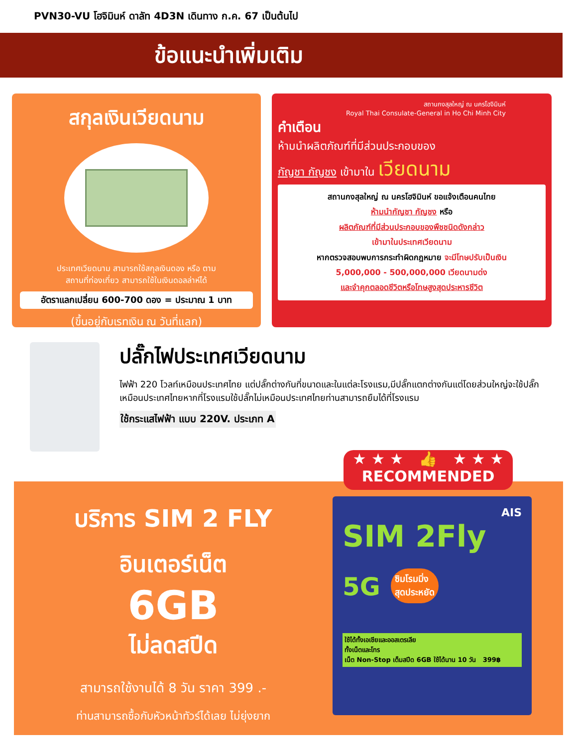PVN30-VU โฮจิมินห์ ดาลัท 4D3N เดินทาง ก.ค. 67 เป็นต้นไป
ข้อแนะนำเพิ่มเติม
สกุลเงินเวียดนาม
ประเทศเวียดนาม สามารถใช้สกุลเงินดอง หรือ ตาม
สถานที่ท่องเที่ยว สามารถใช้ในเงินดอลล่าห์ได้
อัตราแลกเปลี่ยน 600-700 ดอง = ประมาณ 1 บาท
(ขึ้นอยู่กับเรทเงิน ณ วันที่แลก)
สถานกงสุลใหญ่ ณ นครโฮจิมินห์
Royal Thai Consulate-General in Ho Chi Minh City
คำเตือน
ห้ามนำผลิตภัณฑ์ที่มีส่วนประกอบของ
กัญชา กัญชง เข้ามาใน เวียดนาม
สถานกงสุลใหญ่ ณ นครโฮจิมินห์ ขอแจ้งเตือนคนไทย
ห้ามนำกัญชา กัญชง หรือ
ผลิตภัณฑ์ที่มีส่วนประกอบของพืชชนิดดังกล่าว
เข้ามาในประเทศเวียดนาม
หากตรวจสอบพบการกระทำผิดกฎหมาย จะมีโทษปรับเป็นเงิน
5,000,000 - 500,000,000 เวียดนามด่ง
และจำคุกตลอดชีวิตหรือโทษสูงสุดประหารชีวิต
ปลั๊กไฟประเทศเวียดนาม
ไฟฟ้า 220 โวลท์เหมือนประเทศไทย แต่ปลั๊กต่างกันที่ขนาดและในแต่ละโรงแรม,มีปลั๊กแตกต่างกันแต่โดยส่วนใหญ่จะใช้ปลั๊กเหมือนประเทศไทยหากที่โรงแรมใช้ปลั๊กไม่เหมือนประเทศไทยท่านสามารถยืมได้ที่โรงแรม
ใช้กระแสไฟฟ้า แบบ 220V. ประเภท A
★ ★ ★ 👍 ★ ★ ★
RECOMMENDED
บริการ SIM 2 FLY
อินเตอร์เน็ต
6GB
ไม่ลดสปีด
สามารถใช้งานได้ 8 วัน ราคา 399 .-
ท่านสามารถซื้อกับหัวหน้าทัวร์ได้เลย ไม่ยุ่งยาก
AIS
SIM 2Fly 5G
ซิมโรมมิ่ง
สุดประหยัด
ใช้ได้ทั้งเอเชียและออสเตรเลีย
ทั้งเน็ตและโทร
เน็ต Non-Stop เต็มสปีด 6GB ใช้ได้นาน 10 วัน 399฿